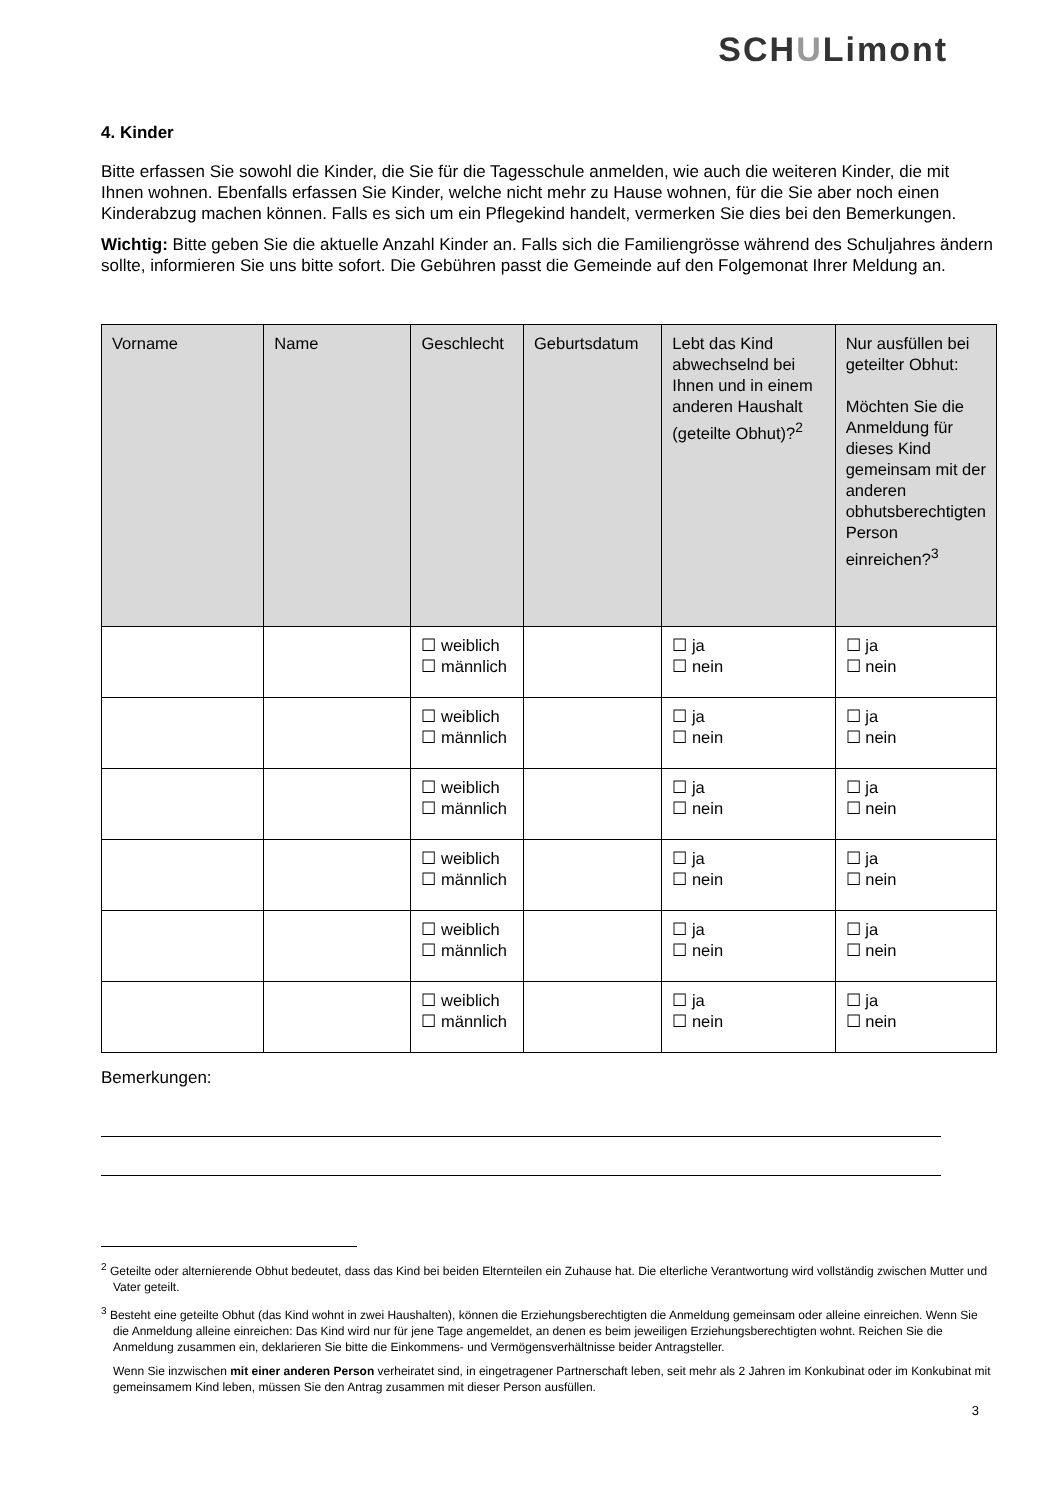SCHULimont
4. Kinder
Bitte erfassen Sie sowohl die Kinder, die Sie für die Tagesschule anmelden, wie auch die weiteren Kinder, die mit Ihnen wohnen. Ebenfalls erfassen Sie Kinder, welche nicht mehr zu Hause wohnen, für die Sie aber noch einen Kinderabzug machen können. Falls es sich um ein Pflegekind handelt, vermerken Sie dies bei den Bemerkungen.
Wichtig: Bitte geben Sie die aktuelle Anzahl Kinder an. Falls sich die Familiengrösse während des Schuljahres ändern sollte, informieren Sie uns bitte sofort. Die Gebühren passt die Gemeinde auf den Folgemonat Ihrer Meldung an.
| Vorname | Name | Geschlecht | Geburtsdatum | Lebt das Kind abwechselnd bei Ihnen und in einem anderen Haushalt (geteilte Obhut)?<sup>2</sup> | Nur ausfüllen bei geteilter Obhut: Möchten Sie die Anmeldung für dieses Kind gemeinsam mit der anderen obhutsberechtigten Person einreichen?<sup>3</sup> |
| --- | --- | --- | --- | --- | --- |
| | | ☐ weiblich ☐ männlich | | ☐ ja ☐ nein | ☐ ja ☐ nein |
| | | ☐ weiblich ☐ männlich | | ☐ ja ☐ nein | ☐ ja ☐ nein |
| | | ☐ weiblich ☐ männlich | | ☐ ja ☐ nein | ☐ ja ☐ nein |
| | | ☐ weiblich ☐ männlich | | ☐ ja ☐ nein | ☐ ja ☐ nein |
| | | ☐ weiblich ☐ männlich | | ☐ ja ☐ nein | ☐ ja ☐ nein |
| | | ☐ weiblich ☐ männlich | | ☐ ja ☐ nein | ☐ ja ☐ nein |
Bemerkungen:
<sup>2</sup> Geteilte oder alternierende Obhut bedeutet, dass das Kind bei beiden Elternteilen ein Zuhause hat. Die elterliche Verantwortung wird vollständig zwischen Mutter und Vater geteilt.
<sup>3</sup> Besteht eine geteilte Obhut (das Kind wohnt in zwei Haushalten), können die Erziehungsberechtigten die Anmeldung gemeinsam oder alleine einreichen. Wenn Sie die Anmeldung alleine einreichen: Das Kind wird nur für jene Tage angemeldet, an denen es beim jeweiligen Erziehungsberechtigten wohnt. Reichen Sie die Anmeldung zusammen ein, deklarieren Sie bitte die Einkommens- und Vermögensverhältnisse beider Antragsteller.
Wenn Sie inzwischen mit einer anderen Person verheiratet sind, in eingetragener Partnerschaft leben, seit mehr als 2 Jahren im Konkubinat oder im Konkubinat mit gemeinsamem Kind leben, müssen Sie den Antrag zusammen mit dieser Person ausfüllen.
3